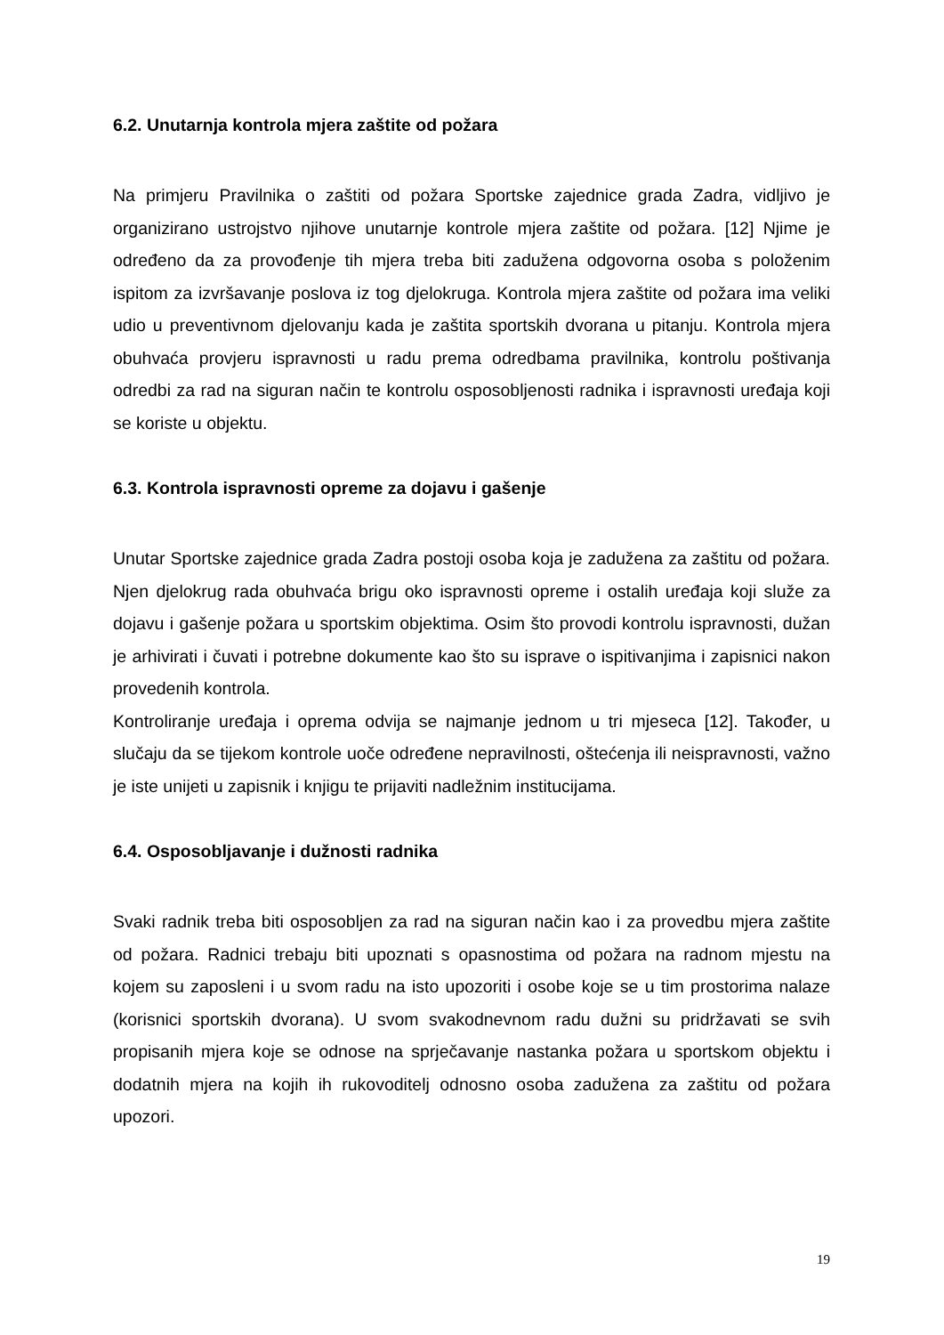6.2. Unutarnja kontrola mjera zaštite od požara
Na primjeru Pravilnika o zaštiti od požara Sportske zajednice grada Zadra, vidljivo je organizirano ustrojstvo njihove unutarnje kontrole mjera zaštite od požara. [12] Njime je određeno da za provođenje tih mjera treba biti zadužena odgovorna osoba s položenim ispitom za izvršavanje poslova iz tog djelokruga. Kontrola mjera zaštite od požara ima veliki udio u preventivnom djelovanju kada je zaštita sportskih dvorana u pitanju. Kontrola mjera obuhvaća provjeru ispravnosti u radu prema odredbama pravilnika, kontrolu poštivanja odredbi za rad na siguran način te kontrolu osposobljenosti radnika i ispravnosti uređaja koji se koriste u objektu.
6.3. Kontrola ispravnosti opreme za dojavu i gašenje
Unutar Sportske zajednice grada Zadra postoji osoba koja je zadužena za zaštitu od požara. Njen djelokrug rada obuhvaća brigu oko ispravnosti opreme i ostalih uređaja koji služe za dojavu i gašenje požara u sportskim objektima. Osim što provodi kontrolu ispravnosti, dužan je arhivirati i čuvati i potrebne dokumente kao što su isprave o ispitivanjima i zapisnici nakon provedenih kontrola.
Kontroliranje uređaja i oprema odvija se najmanje jednom u tri mjeseca [12]. Također, u slučaju da se tijekom kontrole uoče određene nepravilnosti, oštećenja ili neispravnosti, važno je iste unijeti u zapisnik i knjigu te prijaviti nadležnim institucijama.
6.4. Osposobljavanje i dužnosti radnika
Svaki radnik treba biti osposobljen za rad na siguran način kao i za provedbu mjera zaštite od požara. Radnici trebaju biti upoznati s opasnostima od požara na radnom mjestu na kojem su zaposleni i u svom radu na isto upozoriti i osobe koje se u tim prostorima nalaze (korisnici sportskih dvorana). U svom svakodnevnom radu dužni su pridržavati se svih propisanih mjera koje se odnose na sprječavanje nastanka požara u sportskom objektu i dodatnih mjera na kojih ih rukovoditelj odnosno osoba zadužena za zaštitu od požara upozori.
19